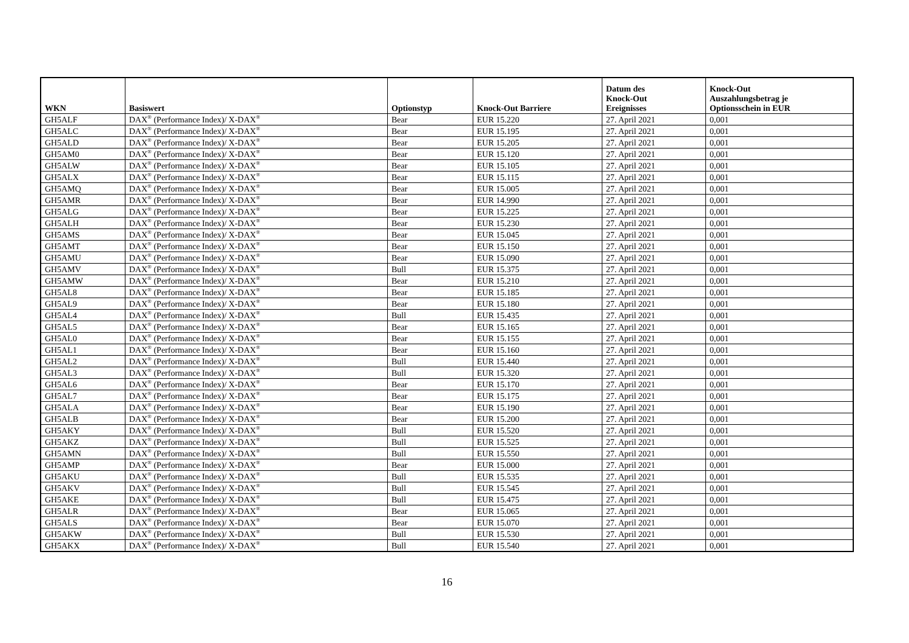| WKN | Basiswert | Optionstyp | Knock-Out Barriere | Datum des Knock-Out Ereignisses | Knock-Out Auszahlungsbetrag je Optionsschein in EUR |
| --- | --- | --- | --- | --- | --- |
| GH5ALF | DAX<sup>®</sup> (Performance Index)/ X-DAX<sup>®</sup> | Bear | EUR 15.220 | 27. April 2021 | 0,001 |
| GH5ALC | DAX<sup>®</sup> (Performance Index)/ X-DAX<sup>®</sup> | Bear | EUR 15.195 | 27. April 2021 | 0,001 |
| GH5ALD | DAX<sup>®</sup> (Performance Index)/ X-DAX<sup>®</sup> | Bear | EUR 15.205 | 27. April 2021 | 0,001 |
| GH5AM0 | DAX<sup>®</sup> (Performance Index)/ X-DAX<sup>®</sup> | Bear | EUR 15.120 | 27. April 2021 | 0,001 |
| GH5ALW | DAX<sup>®</sup> (Performance Index)/ X-DAX<sup>®</sup> | Bear | EUR 15.105 | 27. April 2021 | 0,001 |
| GH5ALX | DAX<sup>®</sup> (Performance Index)/ X-DAX<sup>®</sup> | Bear | EUR 15.115 | 27. April 2021 | 0,001 |
| GH5AMQ | DAX<sup>®</sup> (Performance Index)/ X-DAX<sup>®</sup> | Bear | EUR 15.005 | 27. April 2021 | 0,001 |
| GH5AMR | DAX<sup>®</sup> (Performance Index)/ X-DAX<sup>®</sup> | Bear | EUR 14.990 | 27. April 2021 | 0,001 |
| GH5ALG | DAX<sup>®</sup> (Performance Index)/ X-DAX<sup>®</sup> | Bear | EUR 15.225 | 27. April 2021 | 0,001 |
| GH5ALH | DAX<sup>®</sup> (Performance Index)/ X-DAX<sup>®</sup> | Bear | EUR 15.230 | 27. April 2021 | 0,001 |
| GH5AMS | DAX<sup>®</sup> (Performance Index)/ X-DAX<sup>®</sup> | Bear | EUR 15.045 | 27. April 2021 | 0,001 |
| GH5AMT | DAX<sup>®</sup> (Performance Index)/ X-DAX<sup>®</sup> | Bear | EUR 15.150 | 27. April 2021 | 0,001 |
| GH5AMU | DAX<sup>®</sup> (Performance Index)/ X-DAX<sup>®</sup> | Bear | EUR 15.090 | 27. April 2021 | 0,001 |
| GH5AMV | DAX<sup>®</sup> (Performance Index)/ X-DAX<sup>®</sup> | Bull | EUR 15.375 | 27. April 2021 | 0,001 |
| GH5AMW | DAX<sup>®</sup> (Performance Index)/ X-DAX<sup>®</sup> | Bear | EUR 15.210 | 27. April 2021 | 0,001 |
| GH5AL8 | DAX<sup>®</sup> (Performance Index)/ X-DAX<sup>®</sup> | Bear | EUR 15.185 | 27. April 2021 | 0,001 |
| GH5AL9 | DAX<sup>®</sup> (Performance Index)/ X-DAX<sup>®</sup> | Bear | EUR 15.180 | 27. April 2021 | 0,001 |
| GH5AL4 | DAX<sup>®</sup> (Performance Index)/ X-DAX<sup>®</sup> | Bull | EUR 15.435 | 27. April 2021 | 0,001 |
| GH5AL5 | DAX<sup>®</sup> (Performance Index)/ X-DAX<sup>®</sup> | Bear | EUR 15.165 | 27. April 2021 | 0,001 |
| GH5AL0 | DAX<sup>®</sup> (Performance Index)/ X-DAX<sup>®</sup> | Bear | EUR 15.155 | 27. April 2021 | 0,001 |
| GH5AL1 | DAX<sup>®</sup> (Performance Index)/ X-DAX<sup>®</sup> | Bear | EUR 15.160 | 27. April 2021 | 0,001 |
| GH5AL2 | DAX<sup>®</sup> (Performance Index)/ X-DAX<sup>®</sup> | Bull | EUR 15.440 | 27. April 2021 | 0,001 |
| GH5AL3 | DAX<sup>®</sup> (Performance Index)/ X-DAX<sup>®</sup> | Bull | EUR 15.320 | 27. April 2021 | 0,001 |
| GH5AL6 | DAX<sup>®</sup> (Performance Index)/ X-DAX<sup>®</sup> | Bear | EUR 15.170 | 27. April 2021 | 0,001 |
| GH5AL7 | DAX<sup>®</sup> (Performance Index)/ X-DAX<sup>®</sup> | Bear | EUR 15.175 | 27. April 2021 | 0,001 |
| GH5ALA | DAX<sup>®</sup> (Performance Index)/ X-DAX<sup>®</sup> | Bear | EUR 15.190 | 27. April 2021 | 0,001 |
| GH5ALB | DAX<sup>®</sup> (Performance Index)/ X-DAX<sup>®</sup> | Bear | EUR 15.200 | 27. April 2021 | 0,001 |
| GH5AKY | DAX<sup>®</sup> (Performance Index)/ X-DAX<sup>®</sup> | Bull | EUR 15.520 | 27. April 2021 | 0,001 |
| GH5AKZ | DAX<sup>®</sup> (Performance Index)/ X-DAX<sup>®</sup> | Bull | EUR 15.525 | 27. April 2021 | 0,001 |
| GH5AMN | DAX<sup>®</sup> (Performance Index)/ X-DAX<sup>®</sup> | Bull | EUR 15.550 | 27. April 2021 | 0,001 |
| GH5AMP | DAX<sup>®</sup> (Performance Index)/ X-DAX<sup>®</sup> | Bear | EUR 15.000 | 27. April 2021 | 0,001 |
| GH5AKU | DAX<sup>®</sup> (Performance Index)/ X-DAX<sup>®</sup> | Bull | EUR 15.535 | 27. April 2021 | 0,001 |
| GH5AKV | DAX<sup>®</sup> (Performance Index)/ X-DAX<sup>®</sup> | Bull | EUR 15.545 | 27. April 2021 | 0,001 |
| GH5AKE | DAX<sup>®</sup> (Performance Index)/ X-DAX<sup>®</sup> | Bull | EUR 15.475 | 27. April 2021 | 0,001 |
| GH5ALR | DAX<sup>®</sup> (Performance Index)/ X-DAX<sup>®</sup> | Bear | EUR 15.065 | 27. April 2021 | 0,001 |
| GH5ALS | DAX<sup>®</sup> (Performance Index)/ X-DAX<sup>®</sup> | Bear | EUR 15.070 | 27. April 2021 | 0,001 |
| GH5AKW | DAX<sup>®</sup> (Performance Index)/ X-DAX<sup>®</sup> | Bull | EUR 15.530 | 27. April 2021 | 0,001 |
| GH5AKX | DAX<sup>®</sup> (Performance Index)/ X-DAX<sup>®</sup> | Bull | EUR 15.540 | 27. April 2021 | 0,001 |
16